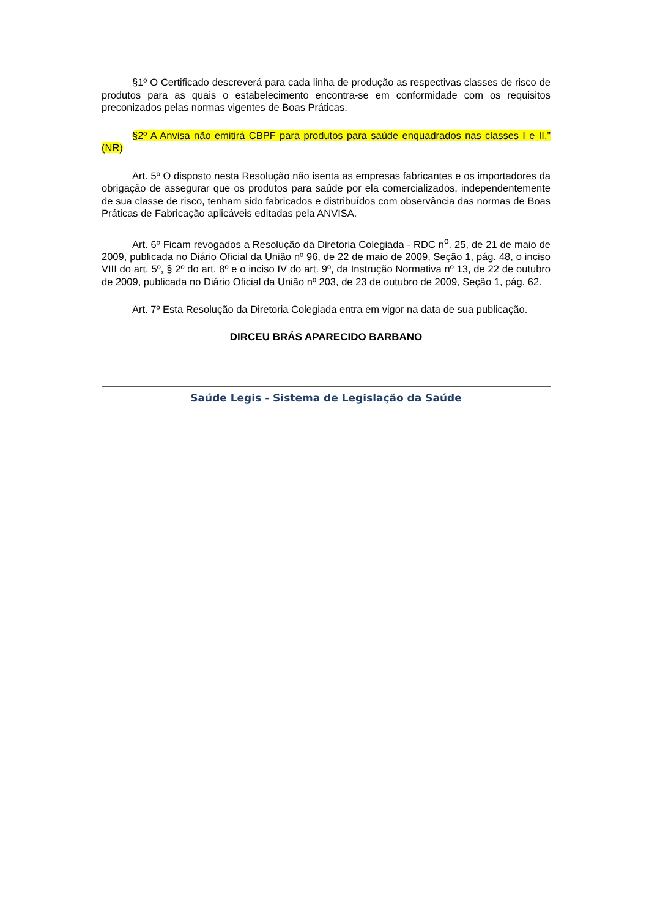§1º O Certificado descreverá para cada linha de produção as respectivas classes de risco de produtos para as quais o estabelecimento encontra-se em conformidade com os requisitos preconizados pelas normas vigentes de Boas Práticas.
§2º A Anvisa não emitirá CBPF para produtos para saúde enquadrados nas classes I e II.” (NR)
Art. 5º O disposto nesta Resolução não isenta as empresas fabricantes e os importadores da obrigação de assegurar que os produtos para saúde por ela comercializados, independentemente de sua classe de risco, tenham sido fabricados e distribuídos com observância das normas de Boas Práticas de Fabricação aplicáveis editadas pela ANVISA.
Art. 6º Ficam revogados a Resolução da Diretoria Colegiada - RDC n<sup>o</sup>. 25, de 21 de maio de 2009, publicada no Diário Oficial da União nº 96, de 22 de maio de 2009, Seção 1, pág. 48, o inciso VIII do art. 5º, § 2º do art. 8º e o inciso IV do art. 9º, da Instrução Normativa nº 13, de 22 de outubro de 2009, publicada no Diário Oficial da União nº 203, de 23 de outubro de 2009, Seção 1, pág. 62.
Art. 7º Esta Resolução da Diretoria Colegiada entra em vigor na data de sua publicação.
DIRCEU BRÁS APARECIDO BARBANO
Saúde Legis - Sistema de Legislação da Saúde